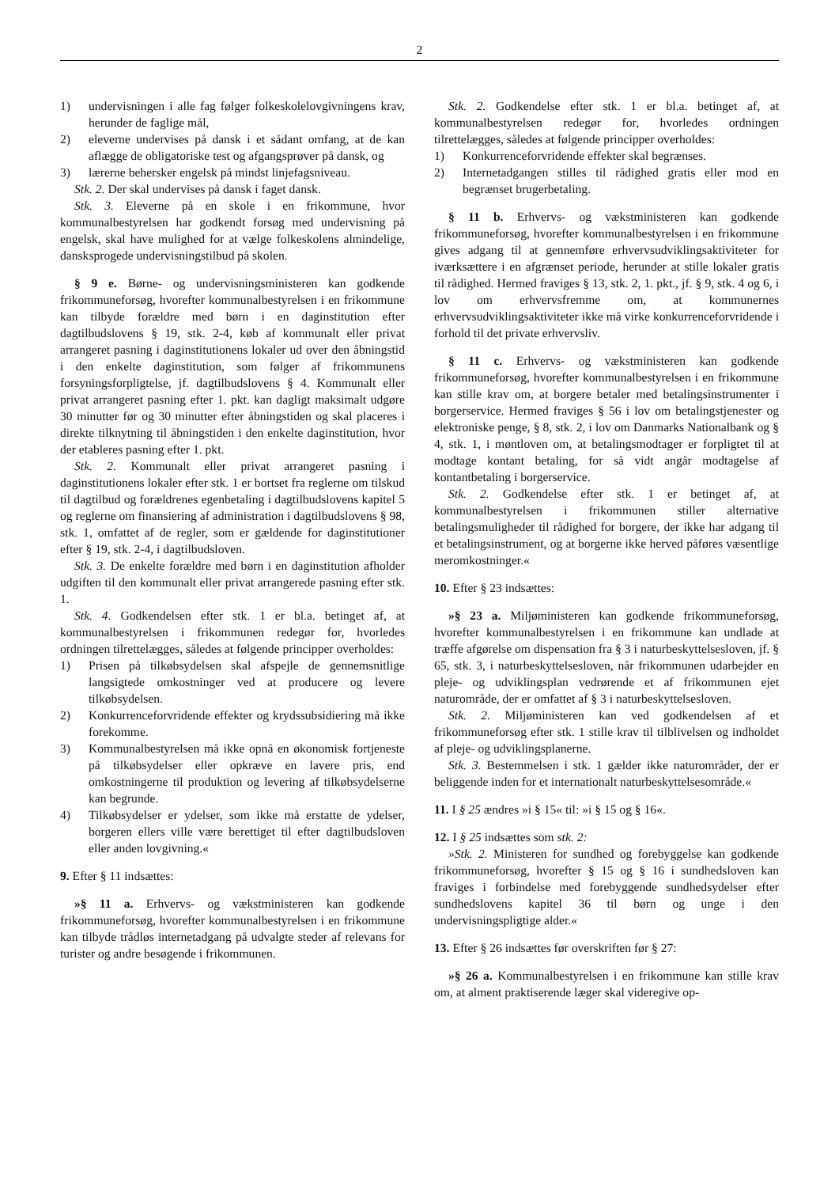2
1) undervisningen i alle fag følger folkeskolelovgivningens krav, herunder de faglige mål,
2) eleverne undervises på dansk i et sådant omfang, at de kan aflægge de obligatoriske test og afgangsprøver på dansk, og
3) lærerne behersker engelsk på mindst linjefagsniveau.
Stk. 2. Der skal undervises på dansk i faget dansk.
Stk. 3. Eleverne på en skole i en frikommune, hvor kommunalbestyrelsen har godkendt forsøg med undervisning på engelsk, skal have mulighed for at vælge folkeskolens almindelige, dansksprogede undervisningstilbud på skolen.
§ 9 e. Børne- og undervisningsministeren kan godkende frikommuneforsøg, hvorefter kommunalbestyrelsen i en frikommune kan tilbyde forældre med børn i en daginstitution efter dagtilbudslovens § 19, stk. 2-4, køb af kommunalt eller privat arrangeret pasning i daginstitutionens lokaler ud over den åbningstid i den enkelte daginstitution, som følger af frikommunens forsyningsforpligtelse, jf. dagtilbudslovens § 4. Kommunalt eller privat arrangeret pasning efter 1. pkt. kan dagligt maksimalt udgøre 30 minutter før og 30 minutter efter åbningstiden og skal placeres i direkte tilknytning til åbningstiden i den enkelte daginstitution, hvor der etableres pasning efter 1. pkt.
Stk. 2. Kommunalt eller privat arrangeret pasning i daginstitutionens lokaler efter stk. 1 er bortset fra reglerne om tilskud til dagtilbud og forældrenes egenbetaling i dagtilbudslovens kapitel 5 og reglerne om finansiering af administration i dagtilbudslovens § 98, stk. 1, omfattet af de regler, som er gældende for daginstitutioner efter § 19, stk. 2-4, i dagtilbudsloven.
Stk. 3. De enkelte forældre med børn i en daginstitution afholder udgiften til den kommunalt eller privat arrangerede pasning efter stk. 1.
Stk. 4. Godkendelsen efter stk. 1 er bl.a. betinget af, at kommunalbestyrelsen i frikommunen redegør for, hvorledes ordningen tilrettelægges, således at følgende principper overholdes:
1) Prisen på tilkøbsydelsen skal afspejle de gennemsnitlige langsigtede omkostninger ved at producere og levere tilkøbsydelsen.
2) Konkurrenceforvridende effekter og krydssubsidiering må ikke forekomme.
3) Kommunalbestyrelsen må ikke opnå en økonomisk fortjeneste på tilkøbsydelser eller opkræve en lavere pris, end omkostningerne til produktion og levering af tilkøbsydelserne kan begrunde.
4) Tilkøbsydelser er ydelser, som ikke må erstatte de ydelser, borgeren ellers ville være berettiget til efter dagtilbudsloven eller anden lovgivning.«
9. Efter § 11 indsættes:
»§ 11 a. Erhvervs- og vækstministeren kan godkende frikommuneforsøg, hvorefter kommunalbestyrelsen i en frikommune kan tilbyde trådløs internetadgang på udvalgte steder af relevans for turister og andre besøgende i frikommunen.
Stk. 2. Godkendelse efter stk. 1 er bl.a. betinget af, at kommunalbestyrelsen redegør for, hvorledes ordningen tilrettelægges, således at følgende principper overholdes:
1) Konkurrenceforvridende effekter skal begrænses.
2) Internetadgangen stilles til rådighed gratis eller mod en begrænset brugerbetaling.
§ 11 b. Erhvervs- og vækstministeren kan godkende frikommuneforsøg, hvorefter kommunalbestyrelsen i en frikommune gives adgang til at gennemføre erhvervsudviklingsaktiviteter for iværksættere i en afgrænset periode, herunder at stille lokaler gratis til rådighed. Hermed fraviges § 13, stk. 2, 1. pkt., jf. § 9, stk. 4 og 6, i lov om erhvervsfremme om, at kommunernes erhvervsudviklingsaktiviteter ikke må virke konkurrenceforvridende i forhold til det private erhvervsliv.
§ 11 c. Erhvervs- og vækstministeren kan godkende frikommuneforsøg, hvorefter kommunalbestyrelsen i en frikommune kan stille krav om, at borgere betaler med betalingsinstrumenter i borgerservice. Hermed fraviges § 56 i lov om betalingstjenester og elektroniske penge, § 8, stk. 2, i lov om Danmarks Nationalbank og § 4, stk. 1, i møntloven om, at betalingsmodtager er forpligtet til at modtage kontant betaling, for så vidt angår modtagelse af kontantbetaling i borgerservice.
Stk. 2. Godkendelse efter stk. 1 er betinget af, at kommunalbestyrelsen i frikommunen stiller alternative betalingsmuligheder til rådighed for borgere, der ikke har adgang til et betalingsinstrument, og at borgerne ikke herved påføres væsentlige meromkostninger.«
10. Efter § 23 indsættes:
»§ 23 a. Miljøministeren kan godkende frikommuneforsøg, hvorefter kommunalbestyrelsen i en frikommune kan undlade at træffe afgørelse om dispensation fra § 3 i naturbeskyttelsesloven, jf. § 65, stk. 3, i naturbeskyttelsesloven, når frikommunen udarbejder en pleje- og udviklingsplan vedrørende et af frikommunen ejet naturområde, der er omfattet af § 3 i naturbeskyttelsesloven.
Stk. 2. Miljøministeren kan ved godkendelsen af et frikommuneforsøg efter stk. 1 stille krav til tilblivelsen og indholdet af pleje- og udviklingsplanerne.
Stk. 3. Bestemmelsen i stk. 1 gælder ikke naturområder, der er beliggende inden for et internationalt naturbeskyttelsesområde.«
11. I § 25 ændres »i § 15« til: »i § 15 og § 16«.
12. I § 25 indsættes som stk. 2:
»Stk. 2. Ministeren for sundhed og forebyggelse kan godkende frikommuneforsøg, hvorefter § 15 og § 16 i sundhedsloven kan fraviges i forbindelse med forebyggende sundhedsydelser efter sundhedslovens kapitel 36 til børn og unge i den undervisningspligtige alder.«
13. Efter § 26 indsættes før overskriften før § 27:
»§ 26 a. Kommunalbestyrelsen i en frikommune kan stille krav om, at alment praktiserende læger skal videregive op-